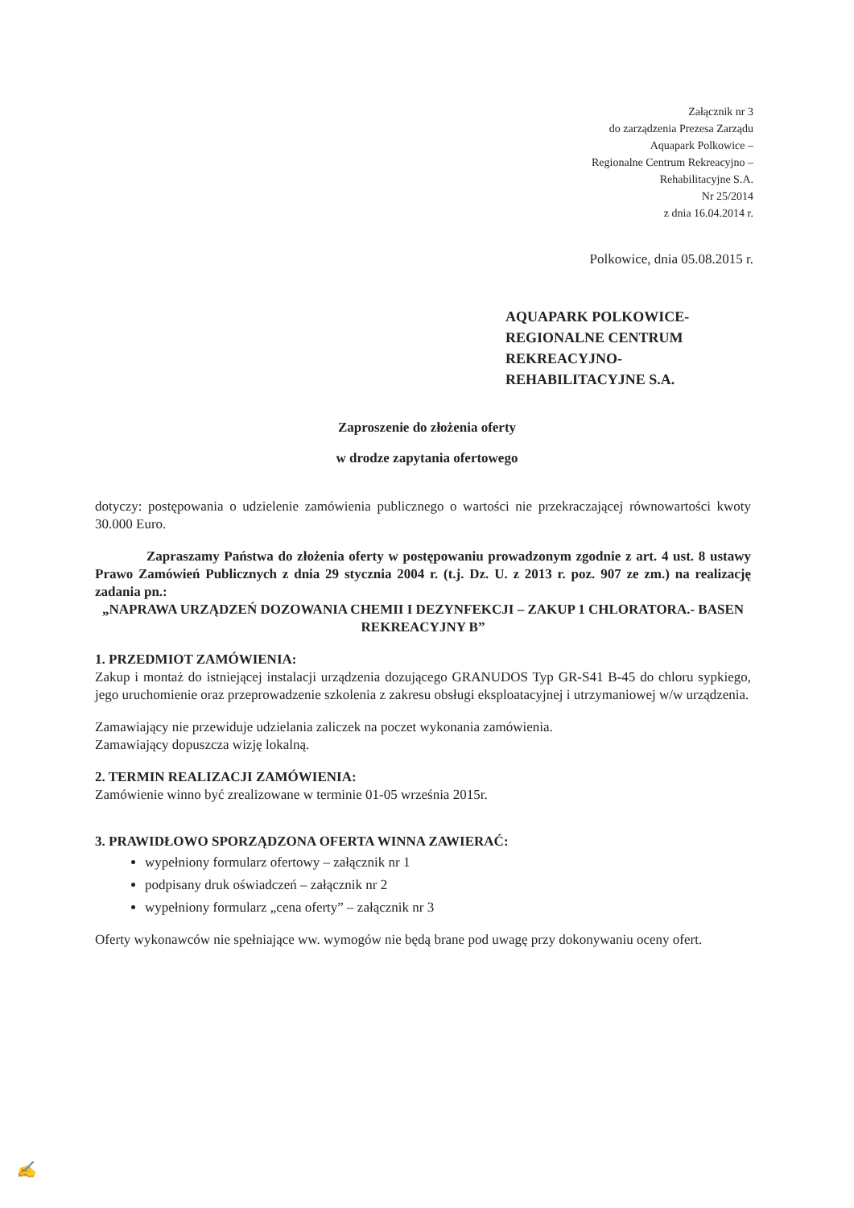Załącznik nr 3
do zarządzenia Prezesa Zarządu
Aquapark Polkowice –
Regionalne Centrum Rekreacyjno –
Rehabilitacyjne S.A.
Nr 25/2014
z dnia 16.04.2014 r.
Polkowice, dnia 05.08.2015 r.
AQUAPARK POLKOWICE-
REGIONALNE CENTRUM
REKREACYJNO-
REHABILITACYJNE S.A.
Zaproszenie do złożenia oferty
w drodze zapytania ofertowego
dotyczy: postępowania o udzielenie zamówienia publicznego o wartości nie przekraczającej równowartości kwoty 30.000 Euro.
Zapraszamy Państwa do złożenia oferty w postępowaniu prowadzonym zgodnie z art. 4 ust. 8 ustawy Prawo Zamówień Publicznych z dnia 29 stycznia 2004 r. (t.j. Dz. U. z 2013 r. poz. 907 ze zm.) na realizację zadania pn.:
„NAPRAWA URZĄDZEŃ DOZOWANIA CHEMII I DEZYNFEKCJI – ZAKUP 1 CHLORATORA.- BASEN REKREACYJNY B”
1. PRZEDMIOT ZAMÓWIENIA:
Zakup i montaż do istniejącej instalacji urządzenia dozującego GRANUDOS Typ GR-S41 B-45 do chloru sypkiego, jego uruchomienie oraz przeprowadzenie szkolenia z zakresu obsługi eksploatacyjnej i utrzymaniowej w/w urządzenia.
Zamawiający nie przewiduje udzielania zaliczek na poczet wykonania zamówienia.
Zamawiający dopuszcza wizję lokalną.
2. TERMIN REALIZACJI ZAMÓWIENIA:
Zamówienie winno być zrealizowane w terminie 01-05 września 2015r.
3. PRAWIDŁOWO SPORZĄDZONA OFERTA WINNA ZAWIERAĆ:
wypełniony formularz ofertowy – załącznik nr 1
podpisany druk oświadczeń – załącznik nr 2
wypełniony formularz „cena oferty” – załącznik nr 3
Oferty wykonawców nie spełniające ww. wymogów nie będą brane pod uwagę przy dokonywaniu oceny ofert.
✍